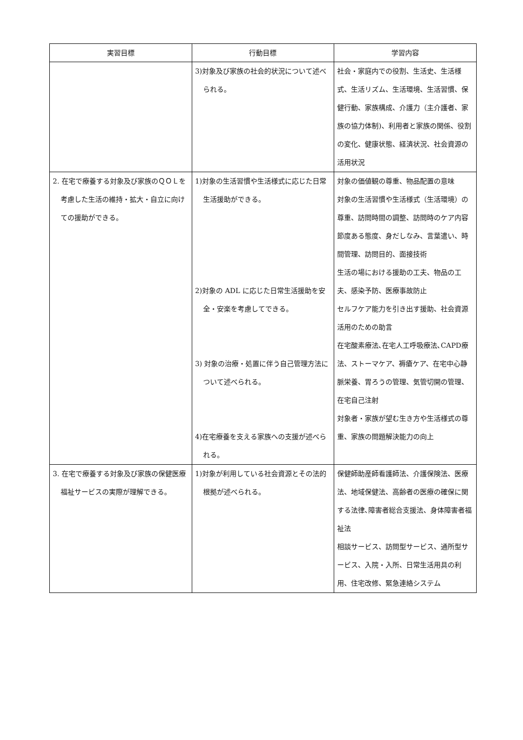| 実習目標 | 行動目標 | 学習内容 |
| --- | --- | --- |
| | 3)対象及び家族の社会的状況について述べられる。 | 社会・家庭内での役割、生活史、生活様式、生活リズム、生活環境、生活習慣、保健行動、家族構成、介護力（主介護者、家族の協力体制)、利用者と家族の関係、役割の変化、健康状態、経済状況、社会資源の活用状況 |
| 2. 在宅で療養する対象及び家族のＱＯＬを考慮した生活の維持・拡大・自立に向けての援助ができる。 | 1)対象の生活習慣や生活様式に応じた日常生活援助ができる。 2)対象の ADL に応じた日常生活援助を安全・安楽を考慮してできる。 3) 対象の治療・処置に伴う自己管理方法について述べられる。 4)在宅療養を支える家族への支援が述べられる。 | 対象の価値観の尊重、物品配置の意味 対象の生活習慣や生活様式（生活環境）の尊重、訪問時間の調整、訪問時のケア内容 節度ある態度、身だしなみ、言葉遣い、時間管理、訪問目的、面接技術 生活の場における援助の工夫、物品の工夫、感染予防、医療事故防止 セルフケア能力を引き出す援助、社会資源活用のための助言 在宅酸素療法､在宅人工呼吸療法､CAPD療法、ストーマケア、褥瘡ケア、在宅中心静脈栄養、胃ろうの管理、気管切開の管理、在宅自己注射 対象者・家族が望む生き方や生活様式の尊重、家族の問題解決能力の向上 |
| 3. 在宅で療養する対象及び家族の保健医療福祉サービスの実際が理解できる。 | 1)対象が利用している社会資源とその法的根拠が述べられる。 | 保健師助産師看護師法、介護保険法、医療法、地域保健法、高齢者の医療の確保に関する法律､障害者総合支援法、身体障害者福祉法 相談サービス、訪問型サービス、通所型サービス、入院・入所、日常生活用具の利用、住宅改修、緊急連絡システム |